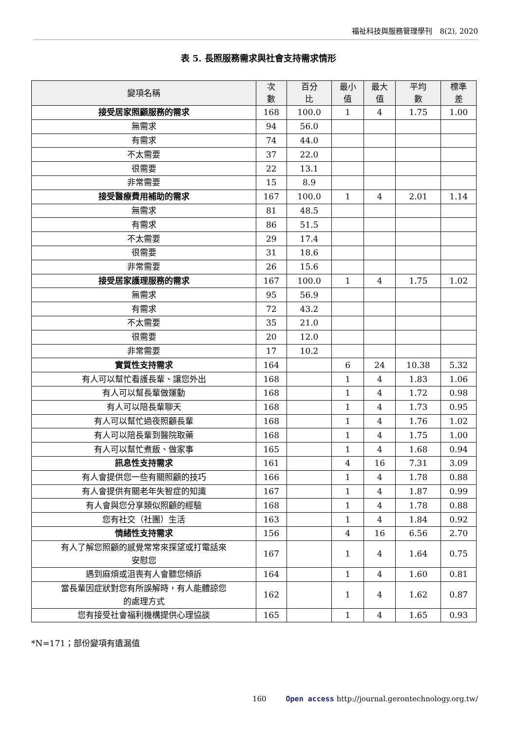福祉科技與服務管理學刊　8(2), 2020
表 5. 長照服務需求與社會支持需求情形
| 變項名稱 | 次 數 | 百分 比 | 最小 值 | 最大 值 | 平均 數 | 標準 差 |
| --- | --- | --- | --- | --- | --- | --- |
| 接受居家照顧服務的需求 | 168 | 100.0 | 1 | 4 | 1.75 | 1.00 |
| 無需求 | 94 | 56.0 | | | | |
| 有需求 | 74 | 44.0 | | | | |
| 不太需要 | 37 | 22.0 | | | | |
| 很需要 | 22 | 13.1 | | | | |
| 非常需要 | 15 | 8.9 | | | | |
| 接受醫療費用補助的需求 | 167 | 100.0 | 1 | 4 | 2.01 | 1.14 |
| 無需求 | 81 | 48.5 | | | | |
| 有需求 | 86 | 51.5 | | | | |
| 不太需要 | 29 | 17.4 | | | | |
| 很需要 | 31 | 18.6 | | | | |
| 非常需要 | 26 | 15.6 | | | | |
| 接受居家護理服務的需求 | 167 | 100.0 | 1 | 4 | 1.75 | 1.02 |
| 無需求 | 95 | 56.9 | | | | |
| 有需求 | 72 | 43.2 | | | | |
| 不太需要 | 35 | 21.0 | | | | |
| 很需要 | 20 | 12.0 | | | | |
| 非常需要 | 17 | 10.2 | | | | |
| 實質性支持需求 | 164 | | 6 | 24 | 10.38 | 5.32 |
| 有人可以幫忙看護長輩、讓您外出 | 168 | | 1 | 4 | 1.83 | 1.06 |
| 有人可以幫長輩做運動 | 168 | | 1 | 4 | 1.72 | 0.98 |
| 有人可以陪長輩聊天 | 168 | | 1 | 4 | 1.73 | 0.95 |
| 有人可以幫忙過夜照顧長輩 | 168 | | 1 | 4 | 1.76 | 1.02 |
| 有人可以陪長輩到醫院取藥 | 168 | | 1 | 4 | 1.75 | 1.00 |
| 有人可以幫忙煮飯、做家事 | 165 | | 1 | 4 | 1.68 | 0.94 |
| 訊息性支持需求 | 161 | | 4 | 16 | 7.31 | 3.09 |
| 有人會提供您一些有關照顧的技巧 | 166 | | 1 | 4 | 1.78 | 0.88 |
| 有人會提供有關老年失智症的知識 | 167 | | 1 | 4 | 1.87 | 0.99 |
| 有人會與您分享類似照顧的經驗 | 168 | | 1 | 4 | 1.78 | 0.88 |
| 您有社交（社團）生活 | 163 | | 1 | 4 | 1.84 | 0.92 |
| 情緒性支持需求 | 156 | | 4 | 16 | 6.56 | 2.70 |
| 有人了解您照顧的感覺常常來探望或打電話來 安慰您 | 167 | | 1 | 4 | 1.64 | 0.75 |
| 遇到麻煩或沮喪有人會聽您傾訴 | 164 | | 1 | 4 | 1.60 | 0.81 |
| 當長輩因症狀對您有所誤解時，有人能體諒您 的處理方式 | 162 | | 1 | 4 | 1.62 | 0.87 |
| 您有接受社會福利機構提供心理協談 | 165 | | 1 | 4 | 1.65 | 0.93 |
*N=171；部份變項有遺漏值
160 Open access http://journal.gerontechnology.org.tw/